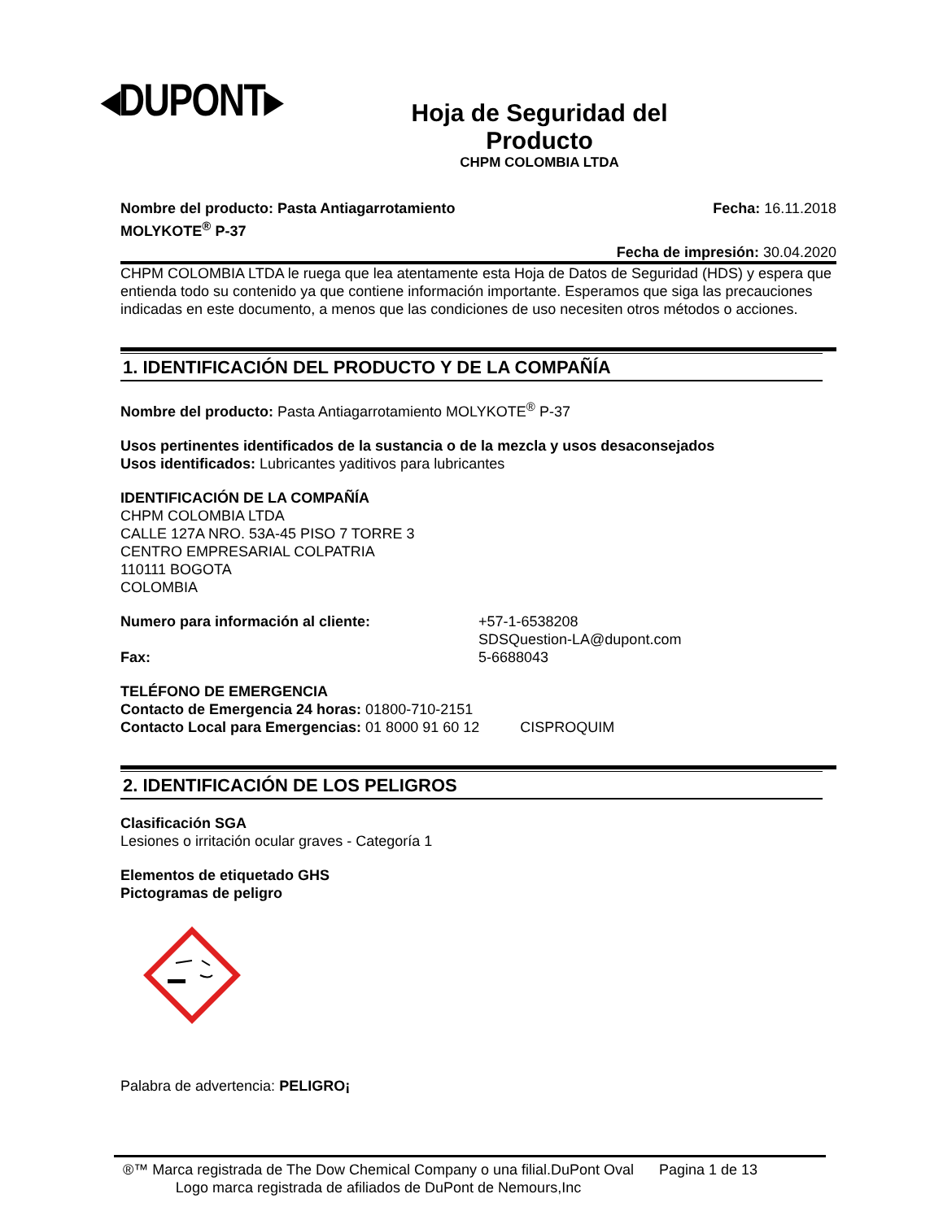◂DUPONT▸
Hoja de Seguridad del Producto
CHPM COLOMBIA LTDA
Nombre del producto: Pasta Antiagarrotamiento
MOLYKOTE<sup>®</sup> P-37
Fecha: 16.11.2018
Fecha de impresión: 30.04.2020
CHPM COLOMBIA LTDA le ruega que lea atentamente esta Hoja de Datos de Seguridad (HDS) y espera que entienda todo su contenido ya que contiene información importante. Esperamos que siga las precauciones indicadas en este documento, a menos que las condiciones de uso necesiten otros métodos o acciones.
1. IDENTIFICACIÓN DEL PRODUCTO Y DE LA COMPAÑÍA
Nombre del producto: Pasta Antiagarrotamiento MOLYKOTE<sup>®</sup> P-37
Usos pertinentes identificados de la sustancia o de la mezcla y usos desaconsejados
Usos identificados: Lubricantes yaditivos para lubricantes
IDENTIFICACIÓN DE LA COMPAÑÍA
CHPM COLOMBIA LTDA
CALLE 127A NRO. 53A-45 PISO 7 TORRE 3
CENTRO EMPRESARIAL COLPATRIA
110111 BOGOTA
COLOMBIA
Numero para información al cliente: +57-1-6538208
SDSQuestion-LA@dupont.com
Fax: 5-6688043
TELÉFONO DE EMERGENCIA
Contacto de Emergencia 24 horas: 01800-710-2151
Contacto Local para Emergencias: 01 8000 91 60 12 CISPROQUIM
2. IDENTIFICACIÓN DE LOS PELIGROS
Clasificación SGA
Lesiones o irritación ocular graves - Categoría 1
Elementos de etiquetado GHS
Pictogramas de peligro
Palabra de advertencia: PELIGRO¡
®™ Marca registrada de The Dow Chemical Company o una filial.DuPont Oval Logo marca registrada de afiliados de DuPont de Nemours,Inc
Pagina 1 de 13